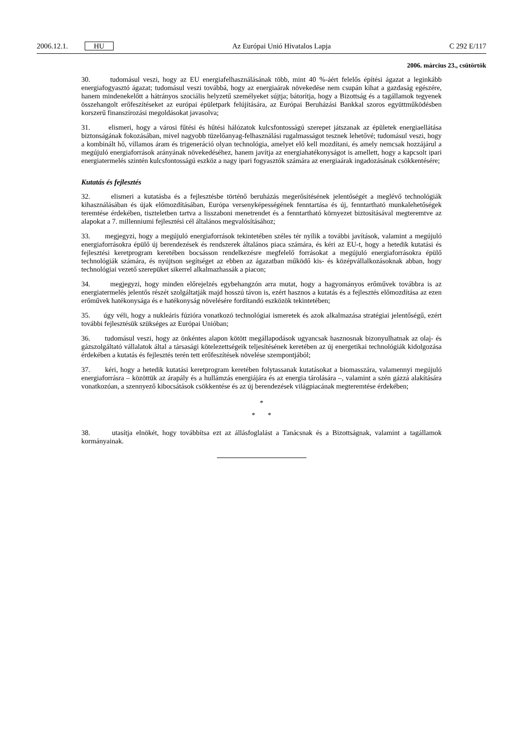2006.12.1. HU Az Európai Unió Hivatalos Lapja C 292 E/117
2006. március 23., csütörtök
30. tudomásul veszi, hogy az EU energiafelhasználásának több, mint 40 %-áért felelős építési ágazat a leginkább energiafogyasztó ágazat; tudomásul veszi továbbá, hogy az energiaárak növekedése nem csupán kihat a gazdaság egészére, hanem mindenekelőtt a hátrányos szociális helyzetű személyeket sújtja; bátorítja, hogy a Bizottság és a tagállamok tegyenek összehangolt erőfeszítéseket az európai épületpark felújítására, az Európai Beruházási Bankkal szoros együttműködésben korszerű finanszírozási megoldásokat javasolva;
31. elismeri, hogy a városi fűtési és hűtési hálózatok kulcsfontosságú szerepet játszanak az épületek energiaellátása biztonságának fokozásában, mivel nagyobb tüzelőanyag-felhasználási rugalmasságot tesznek lehetővé; tudomásul veszi, hogy a kombinált hő, villamos áram és trigeneráció olyan technológia, amelyet elő kell mozdítani, és amely nemcsak hozzájárul a megújuló energiaforrások arányának növekedéséhez, hanem javítja az energiahatékonyságot is amellett, hogy a kapcsolt ipari energiatermelés szintén kulcsfontosságú eszköz a nagy ipari fogyasztók számára az energiaárak ingadozásának csökkentésére;
Kutatás és fejlesztés
32. elismeri a kutatásba és a fejlesztésbe történő beruházás megerősítésének jelentőségét a meglévő technológiák kihasználásában és újak előmozdításában, Európa versenyképességének fenntartása és új, fenntartható munkalehetőségek teremtése érdekében, tiszteletben tartva a lisszaboni menetrendet és a fenntartható környezet biztosításával megteremtve az alapokat a 7. millenniumi fejlesztési cél általános megvalósításához;
33. megjegyzi, hogy a megújuló energiaforrások tekintetében széles tér nyílik a további javítások, valamint a megújuló energiaforrásokra épülő új berendezések és rendszerek általános piaca számára, és kéri az EU-t, hogy a hetedik kutatási és fejlesztési keretprogram keretében bocsásson rendelkezésre megfelelő forrásokat a megújuló energiaforrásokra épülő technológiák számára, és nyújtson segítséget az ebben az ágazatban működő kis- és középvállalkozásoknak abban, hogy technológiai vezető szerepüket sikerrel alkalmazhassák a piacon;
34. megjegyzi, hogy minden előrejelzés egybehangzón arra mutat, hogy a hagyományos erőművek továbbra is az energiatermelés jelentős részét szolgáltatják majd hosszú távon is, ezért hasznos a kutatás és a fejlesztés előmozdítása az ezen erőművek hatékonysága és e hatékonyság növelésére fordítandó eszközök tekintetében;
35. úgy véli, hogy a nukleáris fúzióra vonatkozó technológiai ismeretek és azok alkalmazása stratégiai jelentőségű, ezért további fejlesztésük szükséges az Európai Unióban;
36. tudomásul veszi, hogy az önkéntes alapon kötött megállapodások ugyancsak hasznosnak bizonyulhatnak az olaj- és gázszolgáltató vállalatok által a társasági kötelezettségeik teljesítésének keretében az új energetikai technológiák kidolgozása érdekében a kutatás és fejlesztés terén tett erőfeszítések növelése szempontjából;
37. kéri, hogy a hetedik kutatási keretprogram keretében folytassanak kutatásokat a biomasszára, valamennyi megújuló energiaforrásra – közöttük az árapály és a hullámzás energiájára és az energia tárolására –, valamint a szén gázzá alakítására vonatkozóan, a szennyező kibocsátások csökkentése és az új berendezések világpiacának megteremtése érdekében;
*
* *
38. utasítja elnökét, hogy továbbítsa ezt az állásfoglalást a Tanácsnak és a Bizottságnak, valamint a tagállamok kormányainak.